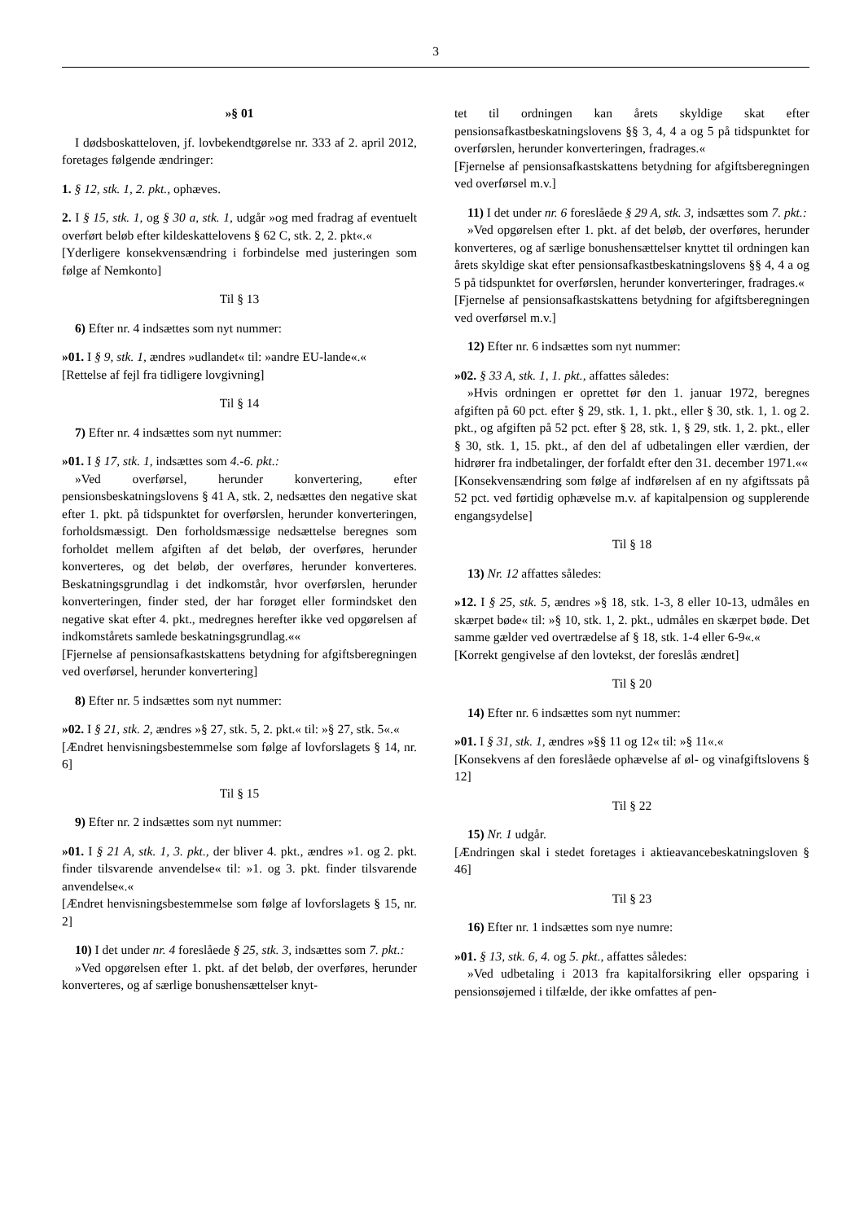3
»§ 01
I dødsboskatteloven, jf. lovbekendtgørelse nr. 333 af 2. april 2012, foretages følgende ændringer:
1. § 12, stk. 1, 2. pkt., ophæves.
2. I § 15, stk. 1, og § 30 a, stk. 1, udgår »og med fradrag af eventuelt overført beløb efter kildeskattelovens § 62 C, stk. 2, 2. pkt«.«
[Yderligere konsekvensændring i forbindelse med justeringen som følge af Nemkonto]
Til § 13
6) Efter nr. 4 indsættes som nyt nummer:
»01. I § 9, stk. 1, ændres »udlandet« til: »andre EU-lande«.«
[Rettelse af fejl fra tidligere lovgivning]
Til § 14
7) Efter nr. 4 indsættes som nyt nummer:
»01. I § 17, stk. 1, indsættes som 4.-6. pkt.:
»Ved overførsel, herunder konvertering, efter pensionsbeskatningslovens § 41 A, stk. 2, nedsættes den negative skat efter 1. pkt. på tidspunktet for overførslen, herunder konverteringen, forholdsmæssigt. Den forholdsmæssige nedsættelse beregnes som forholdet mellem afgiften af det beløb, der overføres, herunder konverteres, og det beløb, der overføres, herunder konverteres. Beskatningsgrundlag i det indkomstår, hvor overførslen, herunder konverteringen, finder sted, der har forøget eller formindsket den negative skat efter 4. pkt., medregnes herefter ikke ved opgørelsen af indkomstårets samlede beskatningsgrundlag.««
[Fjernelse af pensionsafkastskattens betydning for afgiftsberegningen ved overførsel, herunder konvertering]
8) Efter nr. 5 indsættes som nyt nummer:
»02. I § 21, stk. 2, ændres »§ 27, stk. 5, 2. pkt.« til: »§ 27, stk. 5«.«
[Ændret henvisningsbestemmelse som følge af lovforslagets § 14, nr. 6]
Til § 15
9) Efter nr. 2 indsættes som nyt nummer:
»01. I § 21 A, stk. 1, 3. pkt., der bliver 4. pkt., ændres »1. og 2. pkt. finder tilsvarende anvendelse« til: »1. og 3. pkt. finder tilsvarende anvendelse«.«
[Ændret henvisningsbestemmelse som følge af lovforslagets § 15, nr. 2]
10) I det under nr. 4 foreslåede § 25, stk. 3, indsættes som 7. pkt.:
»Ved opgørelsen efter 1. pkt. af det beløb, der overføres, herunder konverteres, og af særlige bonushensættelser knyt-
tet til ordningen kan årets skyldige skat efter pensionsafkastbeskatningslovens §§ 3, 4, 4 a og 5 på tidspunktet for overførslen, herunder konverteringen, fradrages.«
[Fjernelse af pensionsafkastskattens betydning for afgiftsberegningen ved overførsel m.v.]
11) I det under nr. 6 foreslåede § 29 A, stk. 3, indsættes som 7. pkt.:
»Ved opgørelsen efter 1. pkt. af det beløb, der overføres, herunder konverteres, og af særlige bonushensættelser knyttet til ordningen kan årets skyldige skat efter pensionsafkastbeskatningslovens §§ 4, 4 a og 5 på tidspunktet for overførslen, herunder konverteringer, fradrages.«
[Fjernelse af pensionsafkastskattens betydning for afgiftsberegningen ved overførsel m.v.]
12) Efter nr. 6 indsættes som nyt nummer:
»02. § 33 A, stk. 1, 1. pkt., affattes således:
»Hvis ordningen er oprettet før den 1. januar 1972, beregnes afgiften på 60 pct. efter § 29, stk. 1, 1. pkt., eller § 30, stk. 1, 1. og 2. pkt., og afgiften på 52 pct. efter § 28, stk. 1, § 29, stk. 1, 2. pkt., eller § 30, stk. 1, 15. pkt., af den del af udbetalingen eller værdien, der hidrører fra indbetalinger, der forfaldt efter den 31. december 1971.««
[Konsekvensændring som følge af indførelsen af en ny afgiftssats på 52 pct. ved førtidig ophævelse m.v. af kapitalpension og supplerende engangsydelse]
Til § 18
13) Nr. 12 affattes således:
»12. I § 25, stk. 5, ændres »§ 18, stk. 1-3, 8 eller 10-13, udmåles en skærpet bøde« til: »§ 10, stk. 1, 2. pkt., udmåles en skærpet bøde. Det samme gælder ved overtrædelse af § 18, stk. 1-4 eller 6-9«.«
[Korrekt gengivelse af den lovtekst, der foreslås ændret]
Til § 20
14) Efter nr. 6 indsættes som nyt nummer:
»01. I § 31, stk. 1, ændres »§§ 11 og 12« til: »§ 11«.«
[Konsekvens af den foreslåede ophævelse af øl- og vinafgiftslovens § 12]
Til § 22
15) Nr. 1 udgår.
[Ændringen skal i stedet foretages i aktieavancebeskatningsloven § 46]
Til § 23
16) Efter nr. 1 indsættes som nye numre:
»01. § 13, stk. 6, 4. og 5. pkt., affattes således:
»Ved udbetaling i 2013 fra kapitalforsikring eller opsparing i pensionsøjemed i tilfælde, der ikke omfattes af pen-